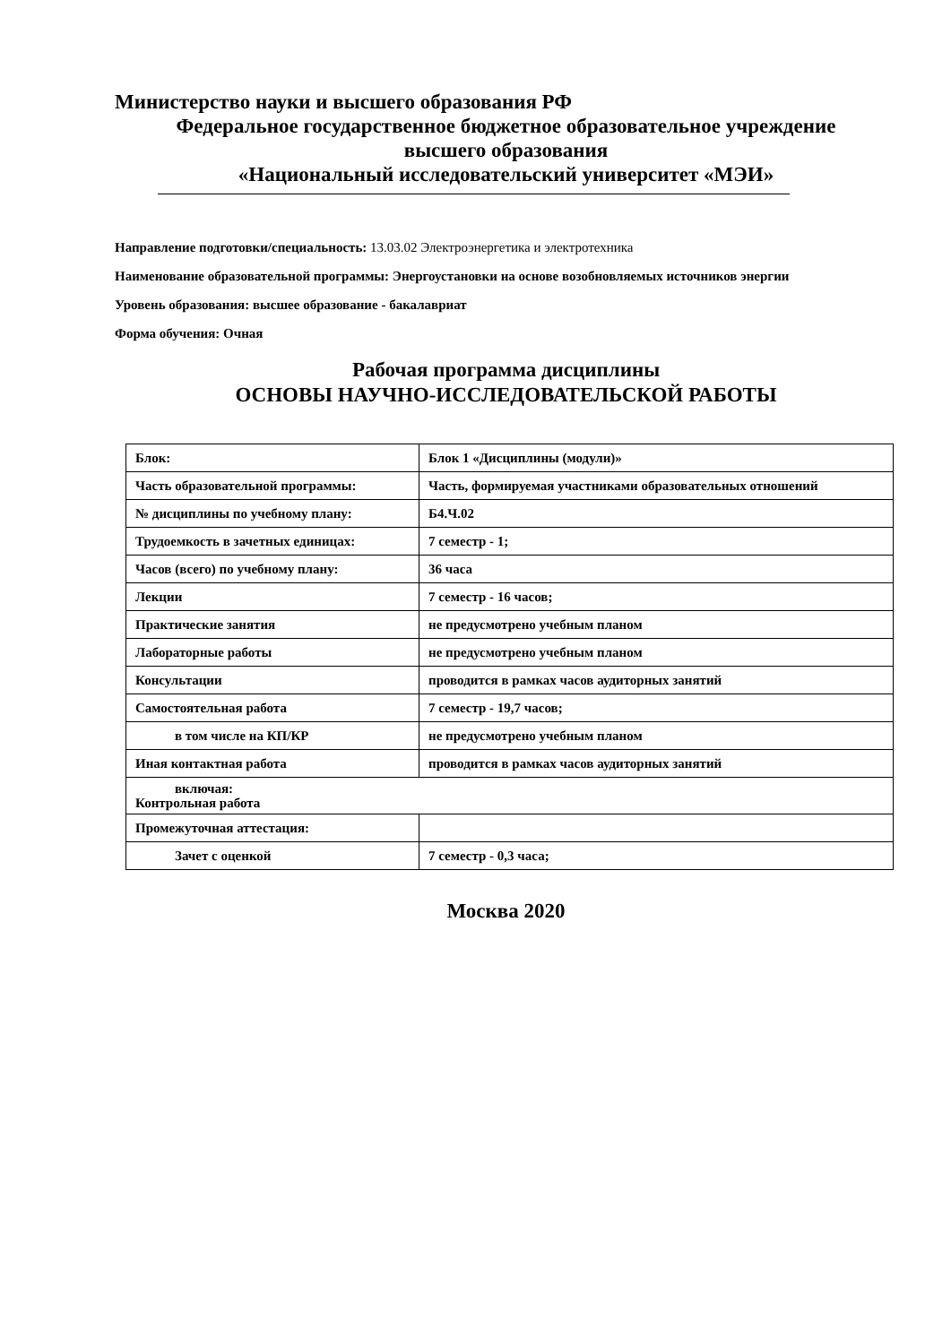Министерство науки и высшего образования РФ
Федеральное государственное бюджетное образовательное учреждение
высшего образования
«Национальный исследовательский университет «МЭИ»
Направление подготовки/специальность: 13.03.02 Электроэнергетика и электротехника
Наименование образовательной программы: Энергоустановки на основе возобновляемых источников энергии
Уровень образования: высшее образование - бакалавриат
Форма обучения: Очная
Рабочая программа дисциплины
ОСНОВЫ НАУЧНО-ИССЛЕДОВАТЕЛЬСКОЙ РАБОТЫ
| Блок: | Блок 1 «Дисциплины (модули)» |
| Часть образовательной программы: | Часть, формируемая участниками образовательных отношений |
| № дисциплины по учебному плану: | Б4.Ч.02 |
| Трудоемкость в зачетных единицах: | 7 семестр - 1; |
| Часов (всего) по учебному плану: | 36 часа |
| Лекции | 7 семестр - 16 часов; |
| Практические занятия | не предусмотрено учебным планом |
| Лабораторные работы | не предусмотрено учебным планом |
| Консультации | проводится в рамках часов аудиторных занятий |
| Самостоятельная работа | 7 семестр - 19,7 часов; |
| в том числе на КП/КР | не предусмотрено учебным планом |
| Иная контактная работа | проводится в рамках часов аудиторных занятий |
| включая: Контрольная работа | |
| Промежуточная аттестация: | |
| Зачет с оценкой | 7 семестр - 0,3 часа; |
Москва 2020